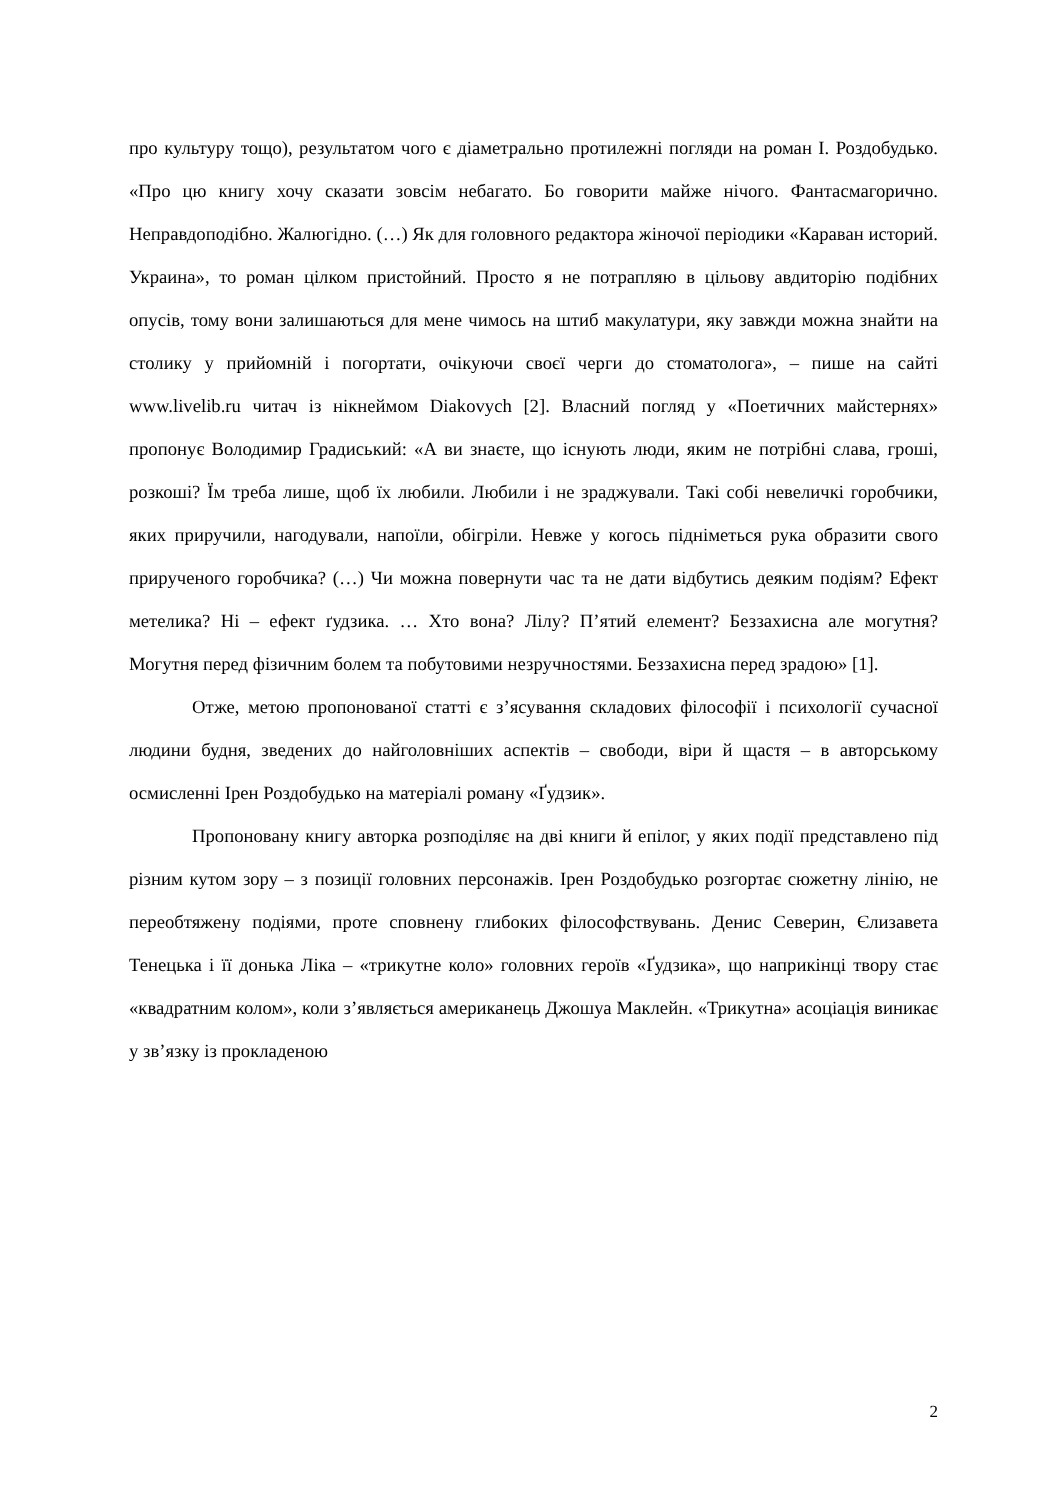про культуру тощо), результатом чого є діаметрально протилежні погляди на роман І. Роздобудько. «Про цю книгу хочу сказати зовсім небагато. Бо говорити майже нічого. Фантасмагорично. Неправдоподібно. Жалюгідно. (…) Як для головного редактора жіночої періодики «Караван историй. Украина», то роман цілком пристойний. Просто я не потрапляю в цільову авдиторію подібних опусів, тому вони залишаються для мене чимось на штиб макулатури, яку завжди можна знайти на столику у прийомній і погортати, очікуючи своєї черги до стоматолога», – пише на сайті www.livelib.ru читач із нікнеймом Diakovych [2]. Власний погляд у «Поетичних майстернях» пропонує Володимир Градиський: «А ви знаєте, що існують люди, яким не потрібні слава, гроші, розкоші? Їм треба лише, щоб їх любили. Любили і не зраджували. Такі собі невеличкі горобчики, яких приручили, нагодували, напоїли, обігріли. Невже у когось підніметься рука образити свого прирученого горобчика? (…) Чи можна повернути час та не дати відбутись деяким подіям? Ефект метелика? Ні – ефект ґудзика. … Хто вона? Лілу? П’ятий елемент? Беззахисна але могутня? Могутня перед фізичним болем та побутовими незручностями. Беззахисна перед зрадою» [1].
Отже, метою пропонованої статті є з’ясування складових філософії і психології сучасної людини будня, зведених до найголовніших аспектів – свободи, віри й щастя – в авторському осмисленні Ірен Роздобудько на матеріалі роману «Ґудзик».
Пропоновану книгу авторка розподіляє на дві книги й епілог, у яких події представлено під різним кутом зору – з позиції головних персонажів. Ірен Роздобудько розгортає сюжетну лінію, не переобтяжену подіями, проте сповнену глибоких філософствувань. Денис Северин, Єлизавета Тенецька і її донька Ліка – «трикутне коло» головних героїв «Ґудзика», що наприкінці твору стає «квадратним колом», коли з’являється американець Джошуа Маклейн. «Трикутна» асоціація виникає у зв’язку із прокладеною
2